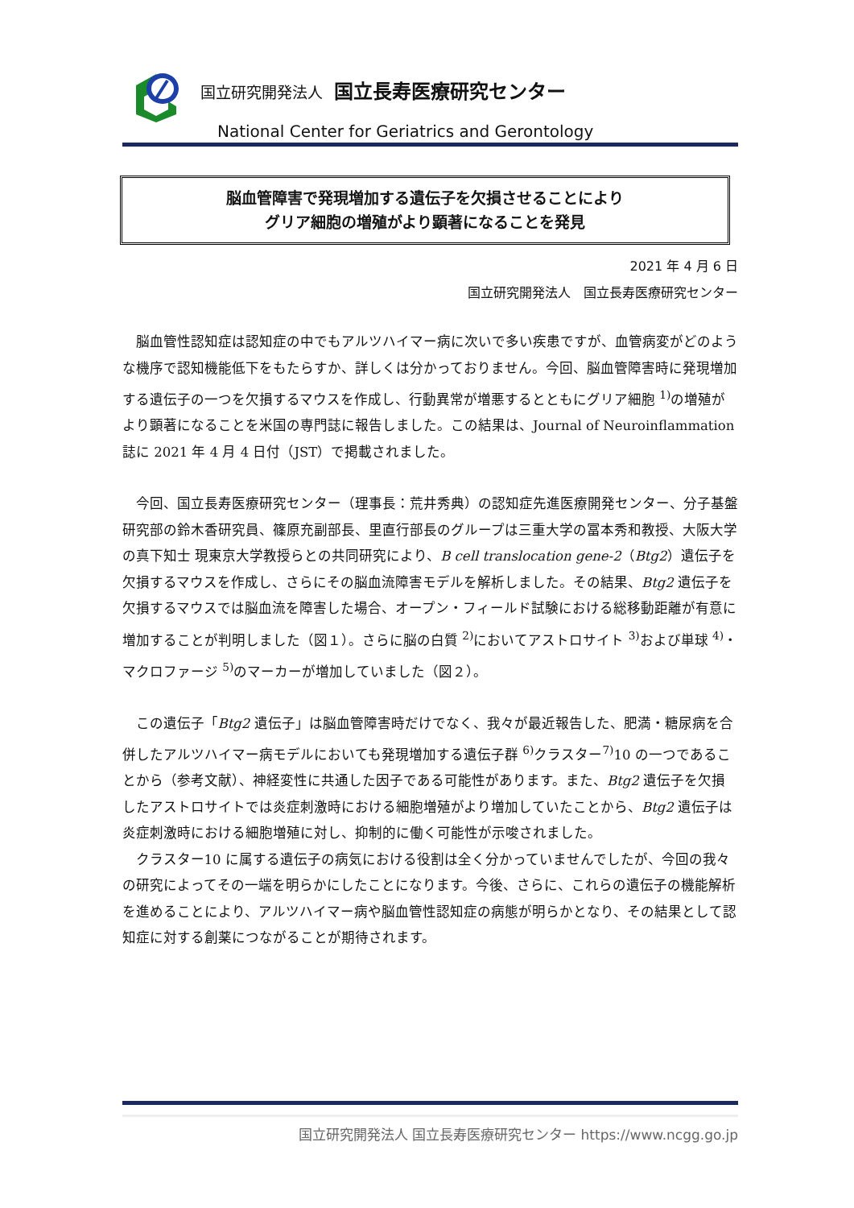国立研究開発法人 国立長寿医療研究センター
National Center for Geriatrics and Gerontology
脳血管障害で発現増加する遺伝子を欠損させることにより
グリア細胞の増殖がより顕著になることを発見
2021 年 4 月 6 日
国立研究開発法人　国立長寿医療研究センター
脳血管性認知症は認知症の中でもアルツハイマー病に次いで多い疾患ですが、血管病変がどのような機序で認知機能低下をもたらすか、詳しくは分かっておりません。今回、脳血管障害時に発現増加する遺伝子の一つを欠損するマウスを作成し、行動異常が増悪するとともにグリア細胞 <sup>1)</sup>の増殖がより顕著になることを米国の専門誌に報告しました。この結果は、Journal of Neuroinflammation 誌に 2021 年 4 月 4 日付（JST）で掲載されました。
今回、国立長寿医療研究センター（理事長：荒井秀典）の認知症先進医療開発センター、分子基盤研究部の鈴木香研究員、篠原充副部長、里直行部長のグループは三重大学の冨本秀和教授、大阪大学の真下知士 現東京大学教授らとの共同研究により、B cell translocation gene-2（Btg2）遺伝子を欠損するマウスを作成し、さらにその脳血流障害モデルを解析しました。その結果、Btg2 遺伝子を欠損するマウスでは脳血流を障害した場合、オープン・フィールド試験における総移動距離が有意に増加することが判明しました（図１）。さらに脳の白質 <sup>2)</sup>においてアストロサイト <sup>3)</sup>および単球 <sup>4)</sup>・マクロファージ <sup>5)</sup>のマーカーが増加していました（図２）。
この遺伝子「Btg2 遺伝子」は脳血管障害時だけでなく、我々が最近報告した、肥満・糖尿病を合併したアルツハイマー病モデルにおいても発現増加する遺伝子群 <sup>6)</sup>クラスター<sup>7)</sup>10 の一つであることから（参考文献）、神経変性に共通した因子である可能性があります。また、Btg2 遺伝子を欠損したアストロサイトでは炎症刺激時における細胞増殖がより増加していたことから、Btg2 遺伝子は炎症刺激時における細胞増殖に対し、抑制的に働く可能性が示唆されました。
クラスター10 に属する遺伝子の病気における役割は全く分かっていませんでしたが、今回の我々の研究によってその一端を明らかにしたことになります。今後、さらに、これらの遺伝子の機能解析を進めることにより、アルツハイマー病や脳血管性認知症の病態が明らかとなり、その結果として認知症に対する創薬につながることが期待されます。
国立研究開発法人 国立長寿医療研究センター https://www.ncgg.go.jp